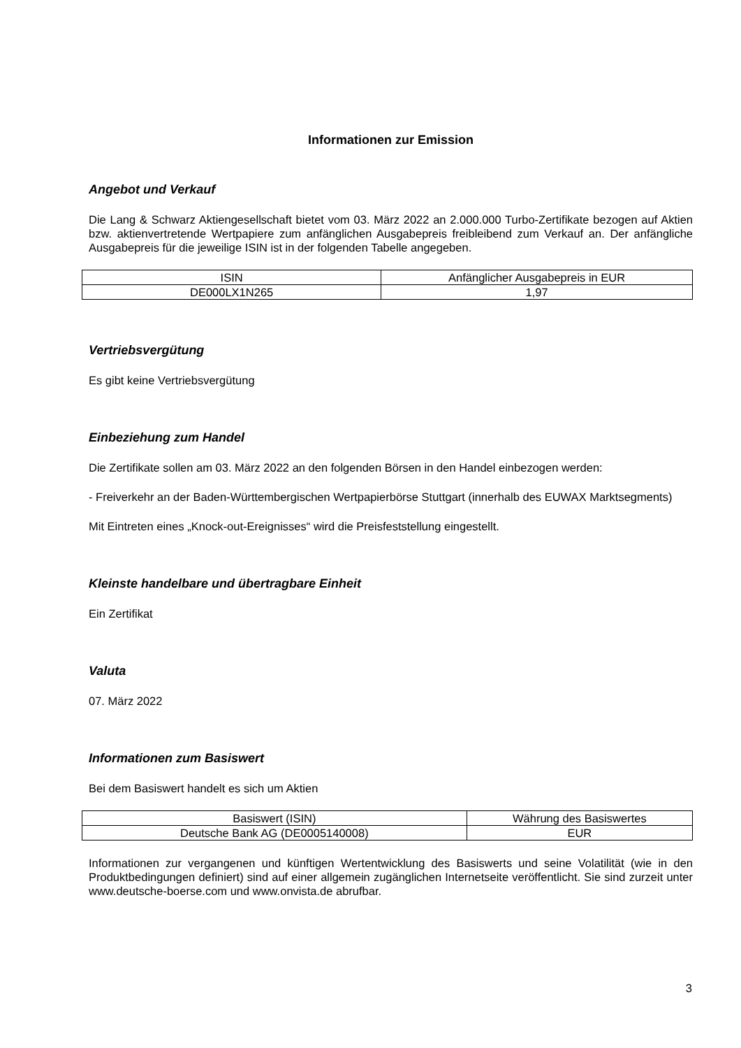Informationen zur Emission
Angebot und Verkauf
Die Lang & Schwarz Aktiengesellschaft bietet vom 03. März 2022 an 2.000.000 Turbo-Zertifikate bezogen auf Aktien bzw. aktienvertretende Wertpapiere zum anfänglichen Ausgabepreis freibleibend zum Verkauf an. Der anfängliche Ausgabepreis für die jeweilige ISIN ist in der folgenden Tabelle angegeben.
| ISIN | Anfänglicher Ausgabepreis in EUR |
| --- | --- |
| DE000LX1N265 | 1,97 |
Vertriebsvergütung
Es gibt keine Vertriebsvergütung
Einbeziehung zum Handel
Die Zertifikate sollen am 03. März 2022 an den folgenden Börsen in den Handel einbezogen werden:
- Freiverkehr an der Baden-Württembergischen Wertpapierbörse Stuttgart (innerhalb des EUWAX Marktsegments)
Mit Eintreten eines „Knock-out-Ereignisses“ wird die Preisfeststellung eingestellt.
Kleinste handelbare und übertragbare Einheit
Ein Zertifikat
Valuta
07. März 2022
Informationen zum Basiswert
Bei dem Basiswert handelt es sich um Aktien
| Basiswert (ISIN) | Währung des Basiswertes |
| --- | --- |
| Deutsche Bank AG (DE0005140008) | EUR |
Informationen zur vergangenen und künftigen Wertentwicklung des Basiswerts und seine Volatilität (wie in den Produktbedingungen definiert) sind auf einer allgemein zugänglichen Internetseite veröffentlicht. Sie sind zurzeit unter www.deutsche-boerse.com und www.onvista.de abrufbar.
3